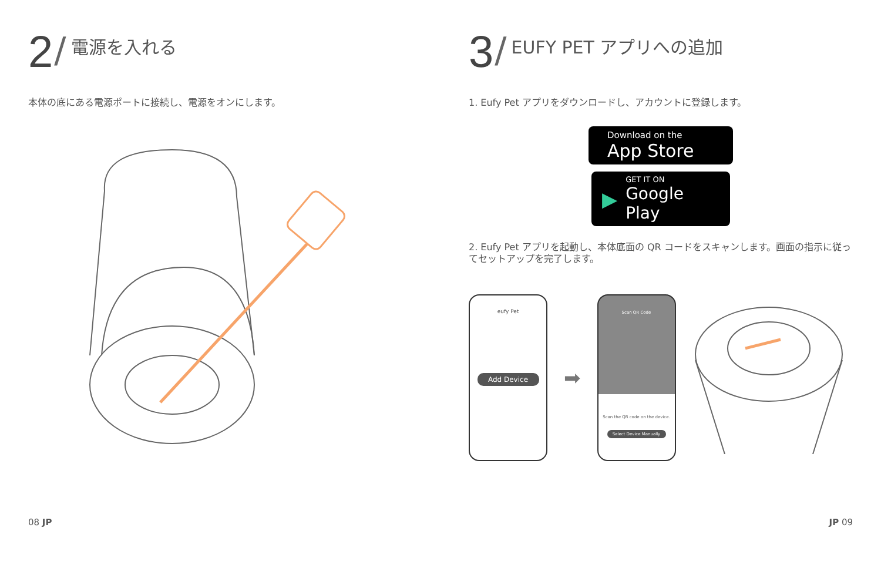2 / 電源を入れる
本体の底にある電源ポートに接続し、電源をオンにします。
3 / EUFY PET アプリへの追加
1. Eufy Pet アプリをダウンロードし、アカウントに登録します。
Download on the
App Store
▶
GET IT ON
Google Play
2. Eufy Pet アプリを起動し、本体底面の QR コードをスキャンします。画面の指示に従ってセットアップを完了します。
eufy Pet
Add Device
➡
Scan QR Code
Scan the QR code on the device.
Select Device Manually
08 JP JP 09